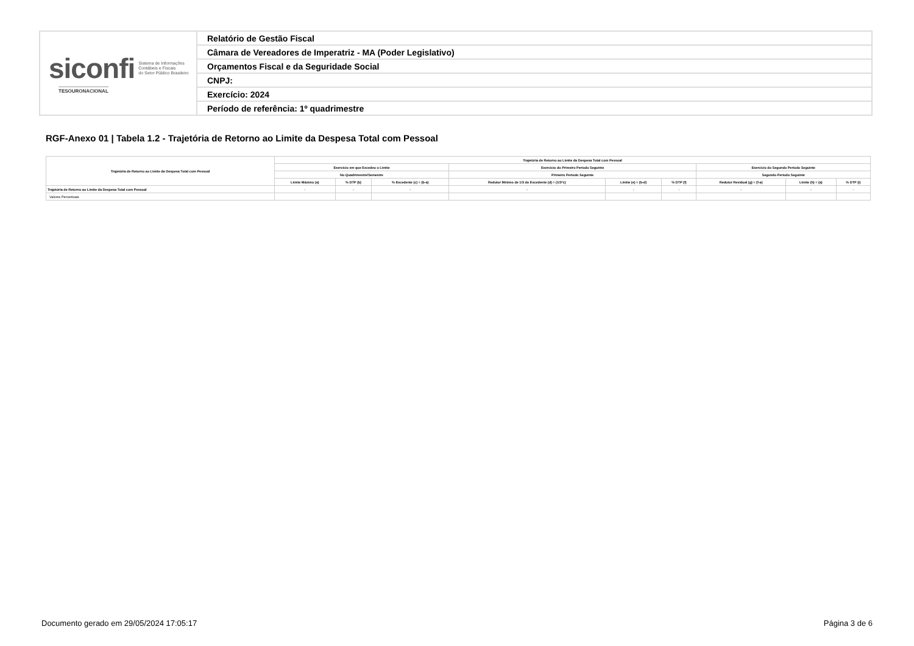| siconfi Sistema de Informações Contábeis e Fiscais do Setor Público Brasileiro TESOURONACIONAL | Relatório de Gestão Fiscal |
| | Câmara de Vereadores de Imperatriz - MA (Poder Legislativo) |
| | Orçamentos Fiscal e da Seguridade Social |
| | CNPJ: |
| | Exercício: 2024 |
| | Período de referência: 1º quadrimestre |
RGF-Anexo 01 | Tabela 1.2 - Trajetória de Retorno ao Limite da Despesa Total com Pessoal
| Trajetória de Retorno ao Limite da Despesa Total com Pessoal | Trajetória de Retorno ao Limite da Despesa Total com Pessoal | | | | | | | | |
| --- | --- | --- | --- | --- | --- | --- | --- | --- | --- |
| | Exercício em que Excedeu o Limite | | | Exercício do Primeiro Período Seguinte | | | Exercício do Segundo Período Seguinte | | |
| | No Quadrimestre/Semestre | | | Primeiro Período Seguinte | | | Segundo Período Seguinte | | |
| | Limite Máximo (a) | % DTP (b) | % Excedente (c) = (b-a) | Redutor Mínimo de 1/3 do Excedente (d) = (1/3*c) | Limite (e) = (b-d) | % DTP (f) | Redutor Residual (g) = (f-a) | Limite (h) = (a) | % DTP (i) |
| Trajetória de Retorno ao Limite da Despesa Total com Pessoal | - | - | - | - | - | - | - | - | - |
| Valores Percentuais | | | | | | | | | |
Documento gerado em 29/05/2024 17:05:17 Página 3 de 6